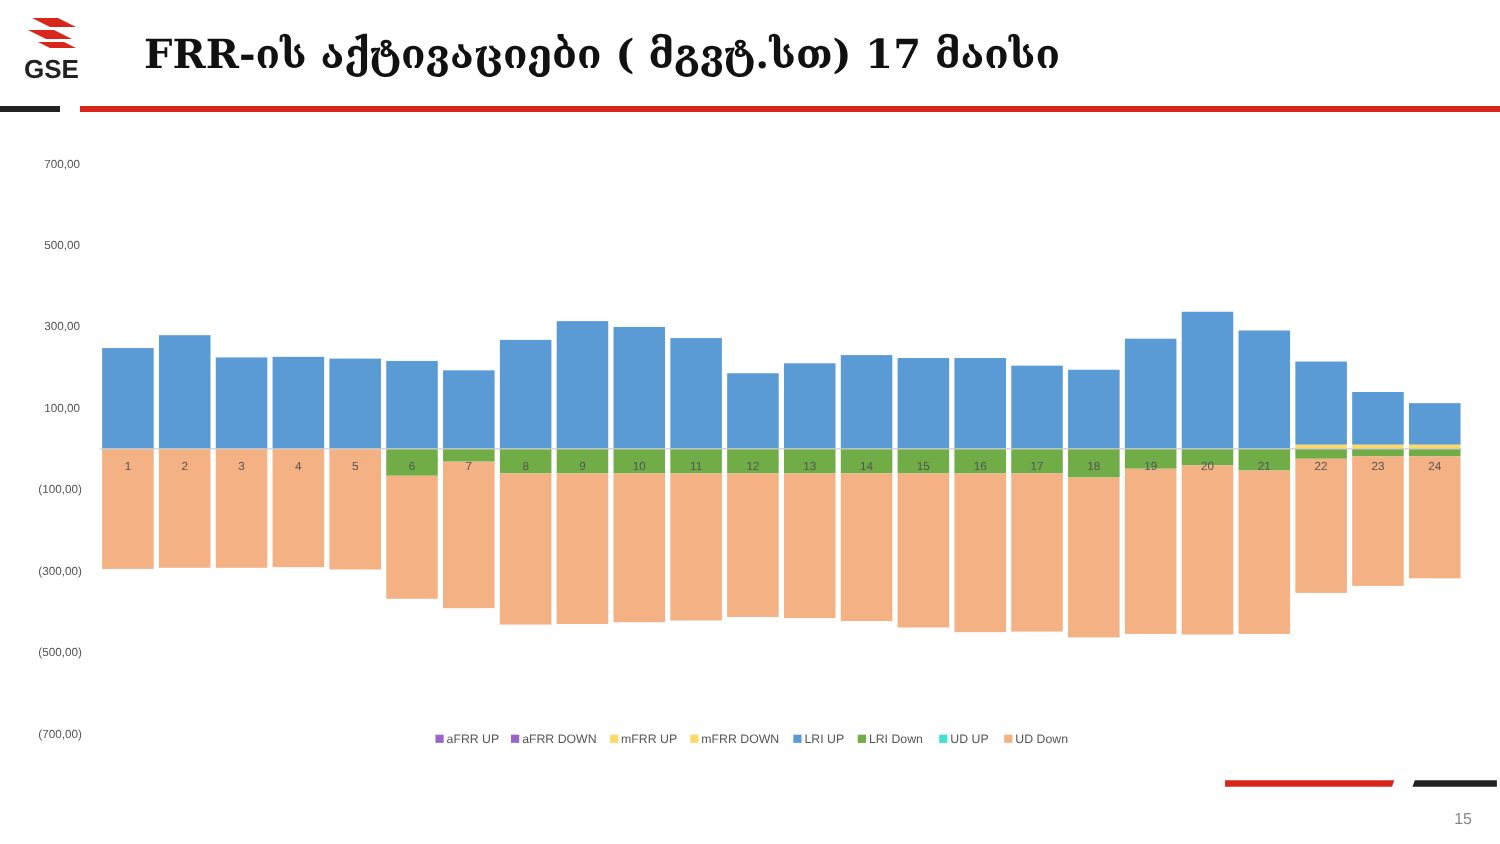GSE
FRR-ის აქტივაციები ( მგვტ.სთ) 17 მაისი
700,00
500,00
300,00
100,00
(100,00)
(300,00)
(500,00)
(700,00)
1
2
3
4
5
6
7
8
9
10
11
12
13
14
15
16
17
18
19
20
21
22
23
24
aFRR UP
aFRR DOWN
mFRR UP
mFRR DOWN
LRI UP
LRI Down
UD UP
UD Down
15